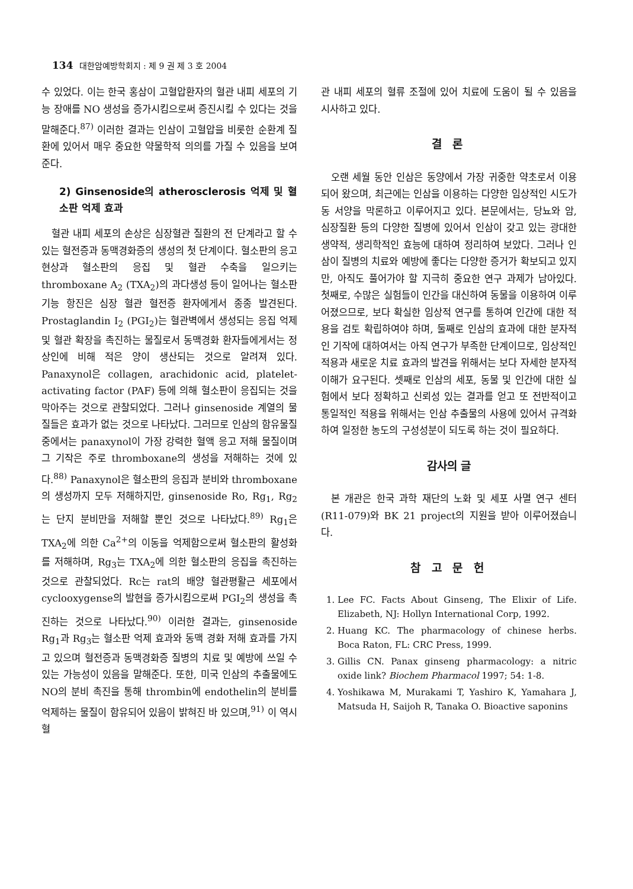134 대한암예방학회지 : 제 9 권 제 3 호 2004
수 있었다. 이는 한국 홍삼이 고혈압환자의 혈관 내피 세포의 기능 장애를 NO 생성을 증가시킴으로써 증진시킬 수 있다는 것을 말해준다.<sup>87)</sup> 이러한 결과는 인삼이 고혈압을 비롯한 순환계 질환에 있어서 매우 중요한 약물학적 의의를 가질 수 있음을 보여준다.
2) Ginsenoside의 atherosclerosis 억제 및 혈소판 억제 효과
혈관 내피 세포의 손상은 심장혈관 질환의 전 단계라고 할 수 있는 혈전증과 동맥경화증의 생성의 첫 단계이다. 혈소판의 응고 현상과 혈소판의 응집 및 혈관 수축을 일으키는 thromboxane A<sub>2</sub> (TXA<sub>2</sub>)의 과다생성 등이 일어나는 혈소판 기능 항진은 심장 혈관 혈전증 환자에게서 종종 발견된다. Prostaglandin I<sub>2</sub> (PGI<sub>2</sub>)는 혈관벽에서 생성되는 응집 억제 및 혈관 확장을 촉진하는 물질로서 동맥경화 환자들에게서는 정상인에 비해 적은 양이 생산되는 것으로 알려져 있다. Panaxynol은 collagen, arachidonic acid, platelet-activating factor (PAF) 등에 의해 혈소판이 응집되는 것을 막아주는 것으로 관찰되었다. 그러나 ginsenoside 계열의 물질들은 효과가 없는 것으로 나타났다. 그러므로 인삼의 함유물질 중에서는 panaxynol이 가장 강력한 혈액 응고 저해 물질이며 그 기작은 주로 thromboxane의 생성을 저해하는 것에 있다.<sup>88)</sup> Panaxynol은 혈소판의 응집과 분비와 thromboxane의 생성까지 모두 저해하지만, ginsenoside Ro, Rg<sub>1</sub>, Rg<sub>2</sub> 는 단지 분비만을 저해할 뿐인 것으로 나타났다.<sup>89)</sup> Rg<sub>1</sub>은 TXA<sub>2</sub>에 의한 Ca<sup>2+</sup>의 이동을 억제함으로써 혈소판의 활성화를 저해하며, Rg<sub>3</sub>는 TXA<sub>2</sub>에 의한 혈소판의 응집을 촉진하는 것으로 관찰되었다. Rc는 rat의 배양 혈관평활근 세포에서 cyclooxygense의 발현을 증가시킴으로써 PGI<sub>2</sub>의 생성을 촉진하는 것으로 나타났다.<sup>90)</sup> 이러한 결과는, ginsenoside Rg<sub>1</sub>과 Rg<sub>3</sub>는 혈소판 억제 효과와 동맥 경화 저해 효과를 가지고 있으며 혈전증과 동맥경화증 질병의 치료 및 예방에 쓰일 수 있는 가능성이 있음을 말해준다. 또한, 미국 인삼의 추출물에도 NO의 분비 촉진을 통해 thrombin에 endothelin의 분비를 억제하는 물질이 함유되어 있음이 밝혀진 바 있으며,<sup>91)</sup> 이 역시 혈
관 내피 세포의 혈류 조절에 있어 치료에 도움이 될 수 있음을 시사하고 있다.
결 론
오랜 세월 동안 인삼은 동양에서 가장 귀중한 약초로서 이용되어 왔으며, 최근에는 인삼을 이용하는 다양한 임상적인 시도가 동 서양을 막론하고 이루어지고 있다. 본문에서는, 당뇨와 암, 심장질환 등의 다양한 질병에 있어서 인삼이 갖고 있는 광대한 생약적, 생리학적인 효능에 대하여 정리하여 보았다. 그러나 인삼이 질병의 치료와 예방에 좋다는 다양한 증거가 확보되고 있지만, 아직도 풀어가야 할 지극히 중요한 연구 과제가 남아있다. 첫째로, 수많은 실험들이 인간을 대신하여 동물을 이용하여 이루어졌으므로, 보다 확실한 임상적 연구를 통하여 인간에 대한 적용을 검토 확립하여야 하며, 둘째로 인삼의 효과에 대한 분자적인 기작에 대하여서는 아직 연구가 부족한 단계이므로, 임상적인 적용과 새로운 치료 효과의 발견을 위해서는 보다 자세한 분자적 이해가 요구된다. 셋째로 인삼의 세포, 동물 및 인간에 대한 실험에서 보다 정확하고 신뢰성 있는 결과를 얻고 또 전반적이고 통일적인 적용을 위해서는 인삼 추출물의 사용에 있어서 규격화하여 일정한 농도의 구성성분이 되도록 하는 것이 필요하다.
감사의 글
본 개관은 한국 과학 재단의 노화 및 세포 사멸 연구 센터(R11-079)와 BK 21 project의 지원을 받아 이루어졌습니다.
참 고 문 헌
1. Lee FC. Facts About Ginseng, The Elixir of Life. Elizabeth, NJ: Hollyn International Corp, 1992.
2. Huang KC. The pharmacology of chinese herbs. Boca Raton, FL: CRC Press, 1999.
3. Gillis CN. Panax ginseng pharmacology: a nitric oxide link? Biochem Pharmacol 1997; 54: 1-8.
4. Yoshikawa M, Murakami T, Yashiro K, Yamahara J, Matsuda H, Saijoh R, Tanaka O. Bioactive saponins